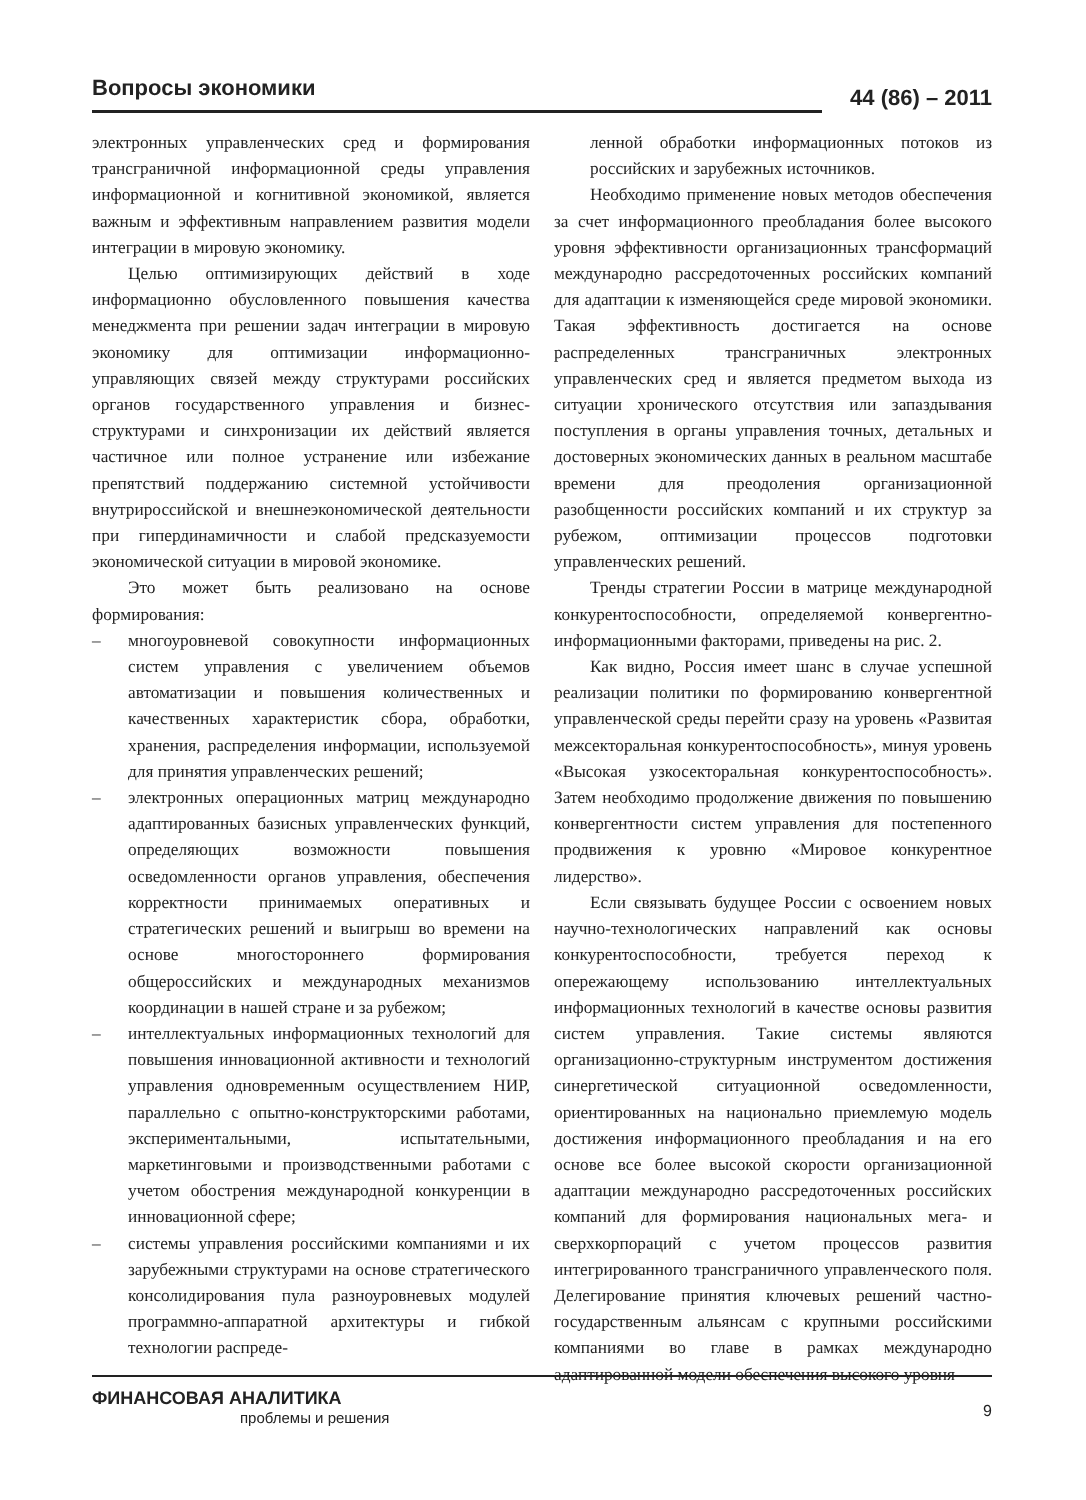Вопросы экономики 44 (86) – 2011
электронных управленческих сред и формирования трансграничной информационной среды управления информационной и когнитивной экономикой, является важным и эффективным направлением развития модели интеграции в мировую экономику.
Целью оптимизирующих действий в ходе информационно обусловленного повышения качества менеджмента при решении задач интеграции в мировую экономику для оптимизации информационно-управляющих связей между структурами российских органов государственного управления и бизнес-структурами и синхронизации их действий является частичное или полное устранение или избежание препятствий поддержанию системной устойчивости внутрироссийской и внешнеэкономической деятельности при гипердинамичности и слабой предсказуемости экономической ситуации в мировой экономике.
Это может быть реализовано на основе формирования:
– многоуровневой совокупности информационных систем управления с увеличением объемов автоматизации и повышения количественных и качественных характеристик сбора, обработки, хранения, распределения информации, используемой для принятия управленческих решений;
– электронных операционных матриц международно адаптированных базисных управленческих функций, определяющих возможности повышения осведомленности органов управления, обеспечения корректности принимаемых оперативных и стратегических решений и выигрыш во времени на основе многостороннего формирования общероссийских и международных механизмов координации в нашей стране и за рубежом;
– интеллектуальных информационных технологий для повышения инновационной активности и технологий управления одновременным осуществлением НИР, параллельно с опытно-конструкторскими работами, экспериментальными, испытательными, маркетинговыми и производственными работами с учетом обострения международной конкуренции в инновационной сфере;
– системы управления российскими компаниями и их зарубежными структурами на основе стратегического консолидирования пула разноуровневых модулей программно-аппаратной архитектуры и гибкой технологии распреде-
ленной обработки информационных потоков из российских и зарубежных источников.
Необходимо применение новых методов обеспечения за счет информационного преобладания более высокого уровня эффективности организационных трансформаций международно рассредоточенных российских компаний для адаптации к изменяющейся среде мировой экономики. Такая эффективность достигается на основе распределенных трансграничных электронных управленческих сред и является предметом выхода из ситуации хронического отсутствия или запаздывания поступления в органы управления точных, детальных и достоверных экономических данных в реальном масштабе времени для преодоления организационной разобщенности российских компаний и их структур за рубежом, оптимизации процессов подготовки управленческих решений.
Тренды стратегии России в матрице международной конкурентоспособности, определяемой конвергентно-информационными факторами, приведены на рис. 2.
Как видно, Россия имеет шанс в случае успешной реализации политики по формированию конвергентной управленческой среды перейти сразу на уровень «Развитая межсекторальная конкурентоспособность», минуя уровень «Высокая узкосекторальная конкурентоспособность». Затем необходимо продолжение движения по повышению конвергентности систем управления для постепенного продвижения к уровню «Мировое конкурентное лидерство».
Если связывать будущее России с освоением новых научно-технологических направлений как основы конкурентоспособности, требуется переход к опережающему использованию интеллектуальных информационных технологий в качестве основы развития систем управления. Такие системы являются организационно-структурным инструментом достижения синергетической ситуационной осведомленности, ориентированных на национально приемлемую модель достижения информационного преобладания и на его основе все более высокой скорости организационной адаптации международно рассредоточенных российских компаний для формирования национальных мега- и сверхкорпораций с учетом процессов развития интегрированного трансграничного управленческого поля. Делегирование принятия ключевых решений частно-государственным альянсам с крупными российскими компаниями во главе в рамках международно адаптированной модели обеспечения высокого уровня
ФИНАНСОВАЯ АНАЛИТИКА 9
проблемы и решения